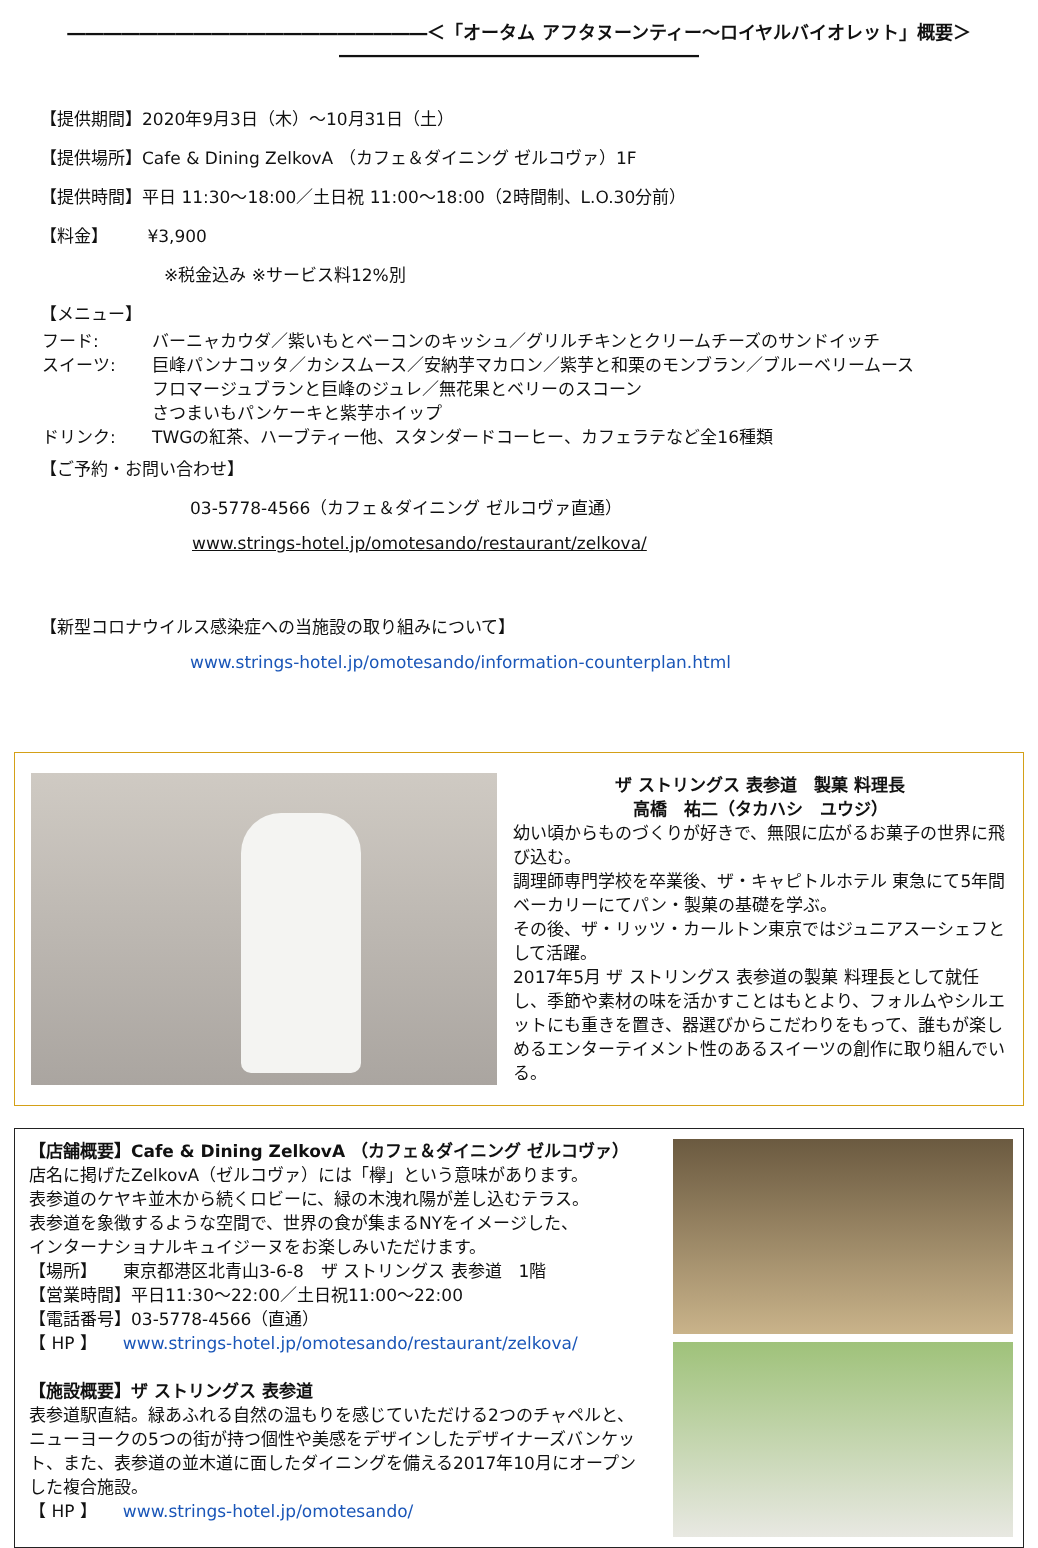――――――――――――――――――――＜「オータム アフタヌーンティー～ロイヤルバイオレット」概要＞ ――――――――――――――――――――
【提供期間】2020年9月3日（木）～10月31日（土）
【提供場所】Cafe & Dining ZelkovA （カフェ＆ダイニング ゼルコヴァ）1F
【提供時間】平日 11:30～18:00／土日祝 11:00～18:00（2時間制、L.O.30分前）
【料金】 　　¥3,900
※税金込み ※サービス料12%別
【メニュー】
フード: バーニャカウダ／紫いもとベーコンのキッシュ／グリルチキンとクリームチーズのサンドイッチ
スイーツ: 巨峰パンナコッタ／カシスムース／安納芋マカロン／紫芋と和栗のモンブラン／ブルーベリームース
フロマージュブランと巨峰のジュレ／無花果とベリーのスコーン
さつまいもパンケーキと紫芋ホイップ
ドリンク: TWGの紅茶、ハーブティー他、スタンダードコーヒー、カフェラテなど全16種類
【ご予約・お問い合わせ】
03-5778-4566（カフェ＆ダイニング ゼルコヴァ直通）
www.strings-hotel.jp/omotesando/restaurant/zelkova/
【新型コロナウイルス感染症への当施設の取り組みについて】
www.strings-hotel.jp/omotesando/information-counterplan.html
ザ ストリングス 表参道　製菓 料理長
高橋　祐二（タカハシ　ユウジ）
幼い頃からものづくりが好きで、無限に広がるお菓子の世界に飛び込む。
調理師専門学校を卒業後、ザ・キャピトルホテル 東急にて5年間ベーカリーにてパン・製菓の基礎を学ぶ。
その後、ザ・リッツ・カールトン東京ではジュニアスーシェフとして活躍。
2017年5月 ザ ストリングス 表参道の製菓 料理長として就任し、季節や素材の味を活かすことはもとより、フォルムやシルエットにも重きを置き、器選びからこだわりをもって、誰もが楽しめるエンターテイメント性のあるスイーツの創作に取り組んでいる。
【店舗概要】Cafe & Dining ZelkovA （カフェ＆ダイニング ゼルコヴァ）
店名に掲げたZelkovA（ゼルコヴァ）には「欅」という意味があります。
表参道のケヤキ並木から続くロビーに、緑の木洩れ陽が差し込むテラス。
表参道を象徴するような空間で、世界の食が集まるNYをイメージした、
インターナショナルキュイジーヌをお楽しみいただけます。
【場所】　　東京都港区北青山3-6-8　ザ ストリングス 表参道　1階
【営業時間】平日11:30～22:00／土日祝11:00～22:00
【電話番号】03-5778-4566（直通）
【 HP 】　　www.strings-hotel.jp/omotesando/restaurant/zelkova/
【施設概要】ザ ストリングス 表参道
表参道駅直結。緑あふれる自然の温もりを感じていただける2つのチャペルと、ニューヨークの5つの街が持つ個性や美感をデザインしたデザイナーズバンケット、また、表参道の並木道に面したダイニングを備える2017年10月にオープンした複合施設。
【 HP 】　　www.strings-hotel.jp/omotesando/